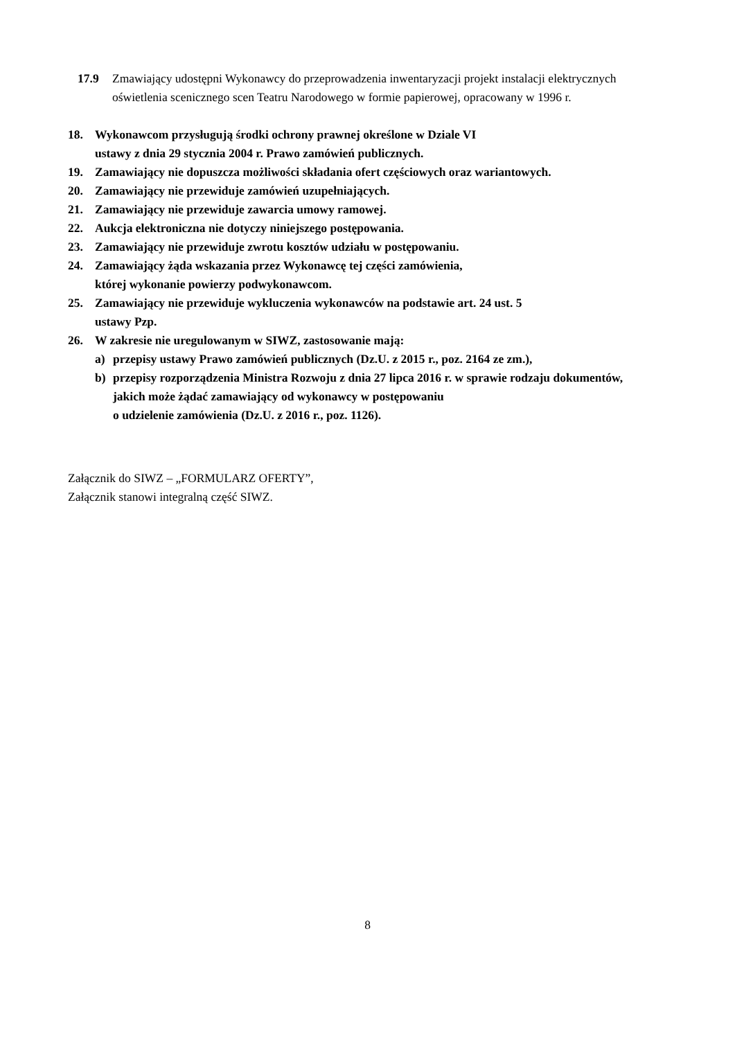17.9 Zmawiający udostępni Wykonawcy do przeprowadzenia inwentaryzacji projekt instalacji elektrycznych oświetlenia scenicznego scen Teatru Narodowego w formie papierowej, opracowany w 1996 r.
18. Wykonawcom przysługują środki ochrony prawnej określone w Dziale VI
ustawy z dnia 29 stycznia 2004 r. Prawo zamówień publicznych.
19. Zamawiający nie dopuszcza możliwości składania ofert częściowych oraz wariantowych.
20. Zamawiający nie przewiduje zamówień uzupełniających.
21. Zamawiający nie przewiduje zawarcia umowy ramowej.
22. Aukcja elektroniczna nie dotyczy niniejszego postępowania.
23. Zamawiający nie przewiduje zwrotu kosztów udziału w postępowaniu.
24. Zamawiający żąda wskazania przez Wykonawcę tej części zamówienia,
której wykonanie powierzy podwykonawcom.
25. Zamawiający nie przewiduje wykluczenia wykonawców na podstawie art. 24 ust. 5
ustawy Pzp.
26. W zakresie nie uregulowanym w SIWZ, zastosowanie mają:
a) przepisy ustawy Prawo zamówień publicznych (Dz.U. z 2015 r., poz. 2164 ze zm.),
b) przepisy rozporządzenia Ministra Rozwoju z dnia 27 lipca 2016 r. w sprawie rodzaju dokumentów, jakich może żądać zamawiający od wykonawcy w postępowaniu
o udzielenie zamówienia (Dz.U. z 2016 r., poz. 1126).
Załącznik do SIWZ – „FORMULARZ OFERTY”,
Załącznik stanowi integralną część SIWZ.
8